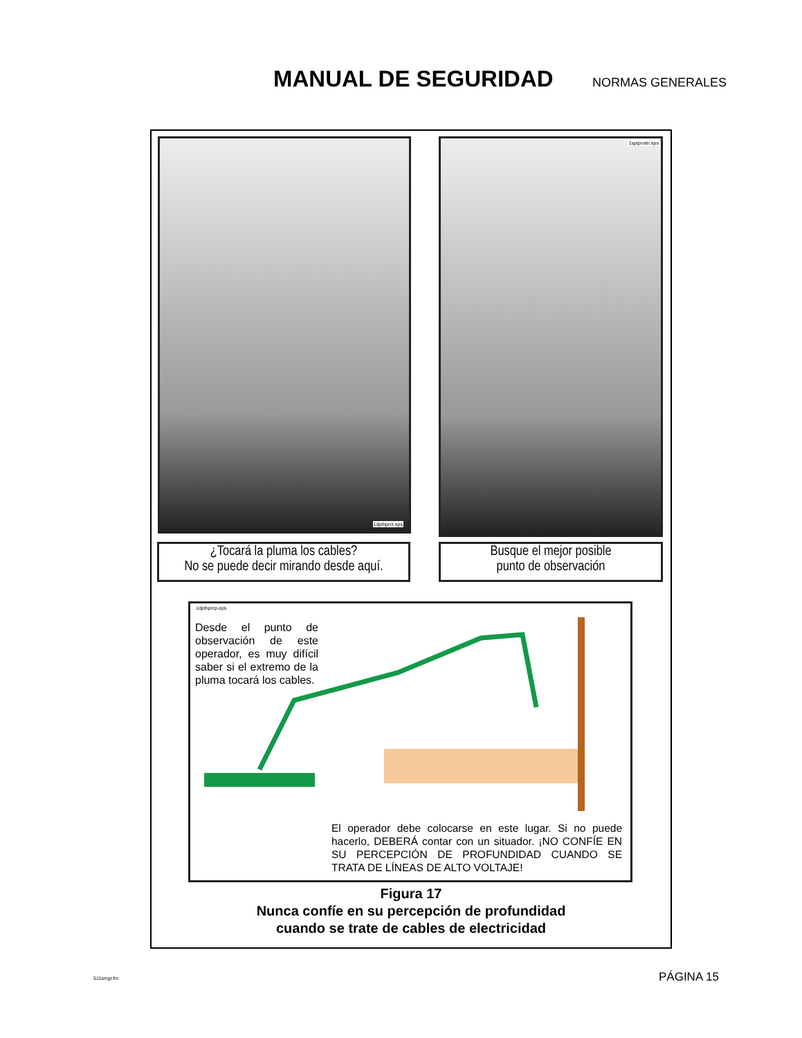MANUAL DE SEGURIDAD
NORMAS GENERALES
1dpthprct.eps 1sptpostn.eps
¿Tocará la pluma los cables?
No se puede decir mirando desde aquí.
Busque el mejor posible
punto de observación
1dpthprcp.eps
Desde el punto de observación de este operador, es muy difícil saber si el extremo de la pluma tocará los cables.
El operador debe colocarse en este lugar. Si no puede hacerlo, DEBERÁ contar con un situador. ¡NO CONFÍE EN SU PERCEPCIÓN DE PROFUNDIDAD CUANDO SE TRATA DE LÍNEAS DE ALTO VOLTAJE!
Figura 17
Nunca confíe en su percepción de profundidad
cuando se trate de cables de electricidad
511smgr.fm PÁGINA 15